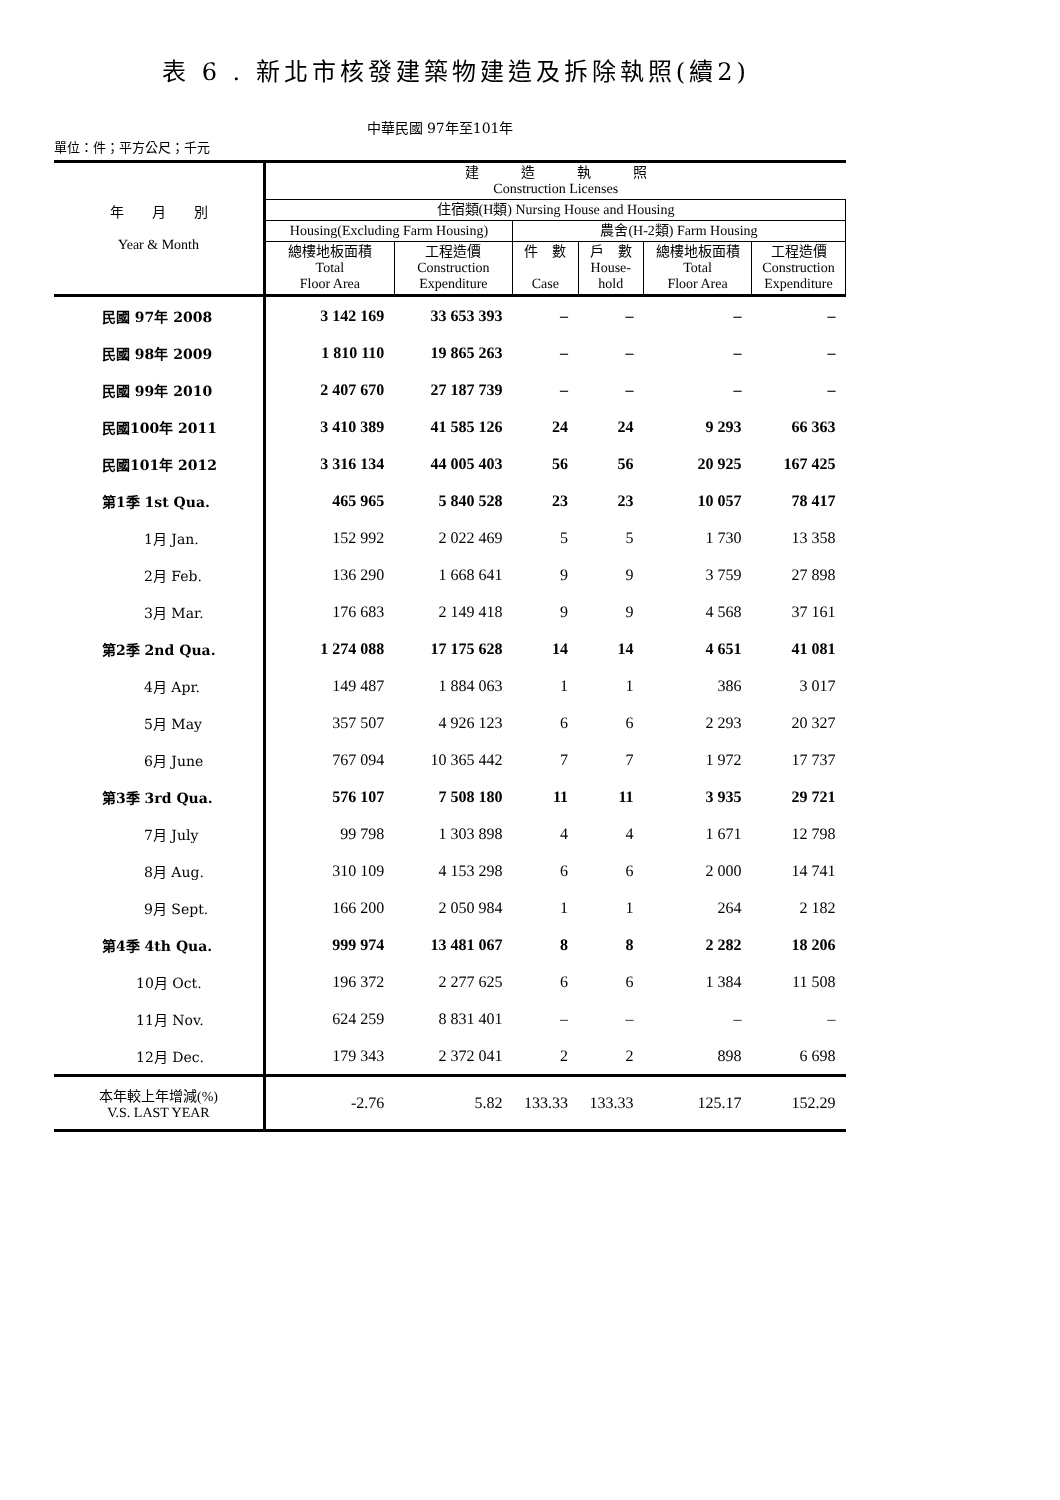表 6 . 新北市核發建築物建造及拆除執照(續2)
中華民國 97年至101年
單位：件；平方公尺；千元
| 年 月 別 Year & Month | 建 造 執 照 Construction Licenses | | | | | |
| --- | --- | --- | --- | --- | --- | --- |
| | 住宿類(H類) Nursing House and Housing | | | | | |
| | Housing(Excluding Farm Housing) | | 農舍(H-2類) Farm Housing | | | |
| | 總樓地板面積 Total Floor Area | 工程造價 Construction Expenditure | 件 數 Case | 戶 數 House- hold | 總樓地板面積 Total Floor Area | 工程造價 Construction Expenditure |
| 民國 97年 2008 | 3 142 169 | 33 653 393 | – | – | – | – |
| 民國 98年 2009 | 1 810 110 | 19 865 263 | – | – | – | – |
| 民國 99年 2010 | 2 407 670 | 27 187 739 | – | – | – | – |
| 民國100年 2011 | 3 410 389 | 41 585 126 | 24 | 24 | 9 293 | 66 363 |
| 民國101年 2012 | 3 316 134 | 44 005 403 | 56 | 56 | 20 925 | 167 425 |
| 第1季 1st Qua. | 465 965 | 5 840 528 | 23 | 23 | 10 057 | 78 417 |
| 1月 Jan. | 152 992 | 2 022 469 | 5 | 5 | 1 730 | 13 358 |
| 2月 Feb. | 136 290 | 1 668 641 | 9 | 9 | 3 759 | 27 898 |
| 3月 Mar. | 176 683 | 2 149 418 | 9 | 9 | 4 568 | 37 161 |
| 第2季 2nd Qua. | 1 274 088 | 17 175 628 | 14 | 14 | 4 651 | 41 081 |
| 4月 Apr. | 149 487 | 1 884 063 | 1 | 1 | 386 | 3 017 |
| 5月 May | 357 507 | 4 926 123 | 6 | 6 | 2 293 | 20 327 |
| 6月 June | 767 094 | 10 365 442 | 7 | 7 | 1 972 | 17 737 |
| 第3季 3rd Qua. | 576 107 | 7 508 180 | 11 | 11 | 3 935 | 29 721 |
| 7月 July | 99 798 | 1 303 898 | 4 | 4 | 1 671 | 12 798 |
| 8月 Aug. | 310 109 | 4 153 298 | 6 | 6 | 2 000 | 14 741 |
| 9月 Sept. | 166 200 | 2 050 984 | 1 | 1 | 264 | 2 182 |
| 第4季 4th Qua. | 999 974 | 13 481 067 | 8 | 8 | 2 282 | 18 206 |
| 10月 Oct. | 196 372 | 2 277 625 | 6 | 6 | 1 384 | 11 508 |
| 11月 Nov. | 624 259 | 8 831 401 | – | – | – | – |
| 12月 Dec. | 179 343 | 2 372 041 | 2 | 2 | 898 | 6 698 |
| 本年較上年增減(%) V.S. LAST YEAR | -2.76 | 5.82 | 133.33 | 133.33 | 125.17 | 152.29 |